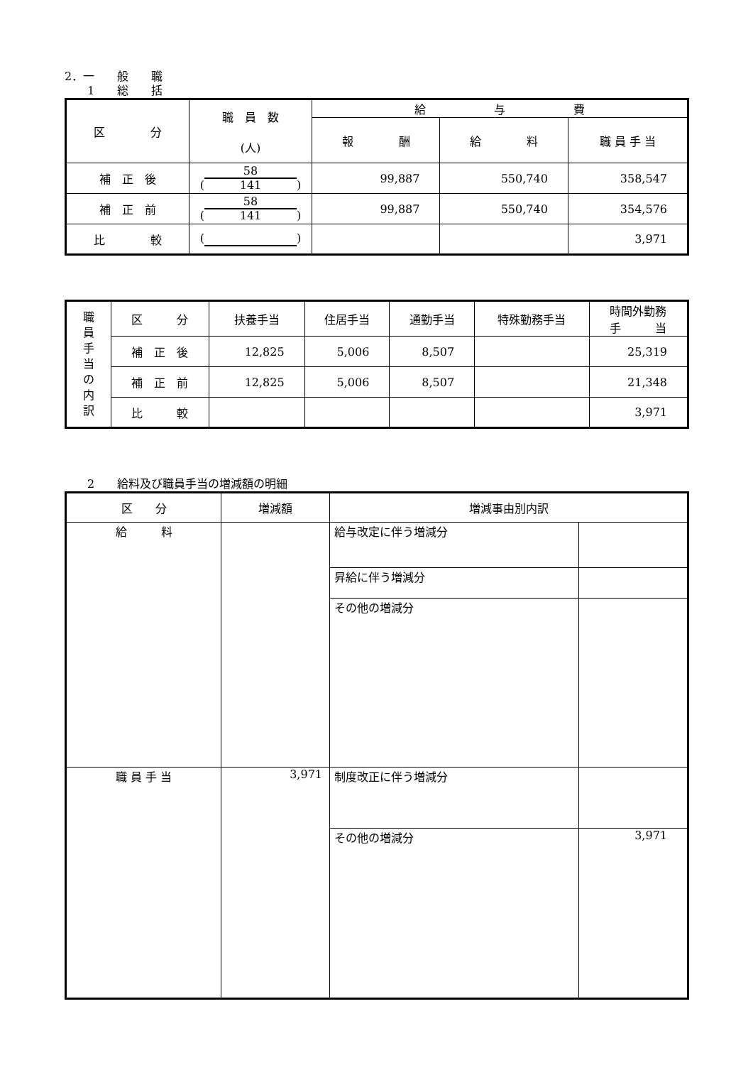2．一　　般　　職
　　1　　総　　括
| 区 分 | 職 員 数 (人) | 給 与 費 | | |
| --- | --- | --- | --- | --- |
| | | 報 酬 | 給 料 | 職 員 手 当 |
| 補 正 後 | ( 58 141 ) | 99,887 | 550,740 | 358,547 |
| 補 正 前 | ( 58 141 ) | 99,887 | 550,740 | 354,576 |
| 比 較 | ( ) | | | 3,971 |
| 職 員 手 当 の 内 訳 | 区 分 | 扶養手当 | 住居手当 | 通勤手当 | 特殊勤務手当 | 時間外勤務 手 当 |
| --- | --- | --- | --- | --- | --- | --- |
| | 補 正 後 | 12,825 | 5,006 | 8,507 | | 25,319 |
| | 補 正 前 | 12,825 | 5,006 | 8,507 | | 21,348 |
| | 比 較 | | | | | 3,971 |
　　2　　給料及び職員手当の増減額の明細
| 区 分 | 増減額 | 増減事由別内訳 | |
| --- | --- | --- | --- |
| 給 料 | | 給与改定に伴う増減分 | |
| | | 昇給に伴う増減分 | |
| | | その他の増減分 | |
| 職 員 手 当 | 3,971 | 制度改正に伴う増減分 | |
| | | その他の増減分 | 3,971 |